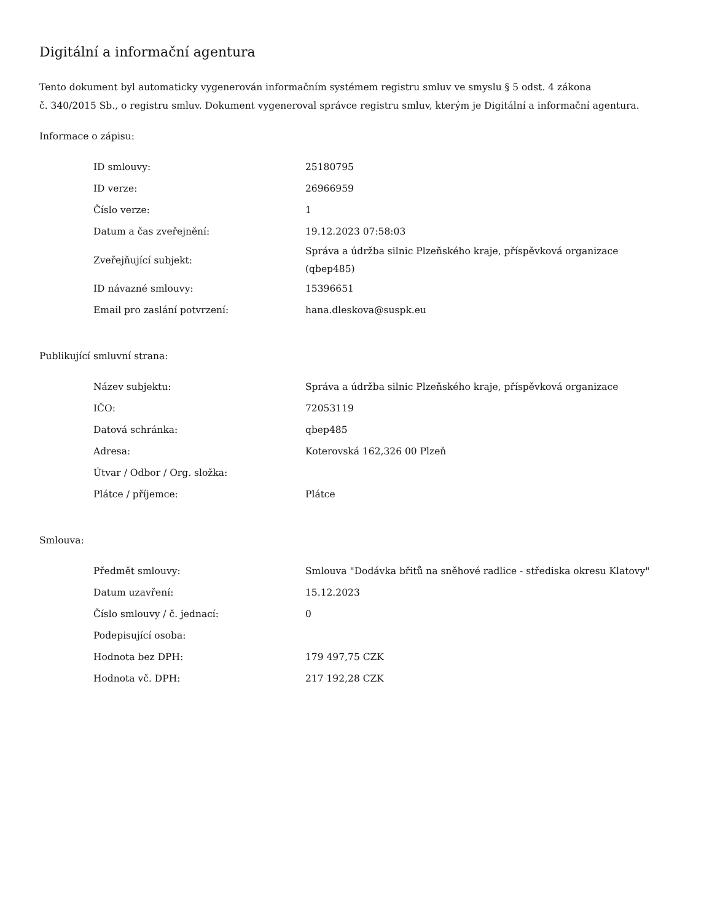Digitální a informační agentura
Tento dokument byl automaticky vygenerován informačním systémem registru smluv ve smyslu § 5 odst. 4 zákona
č. 340/2015 Sb., o registru smluv. Dokument vygeneroval správce registru smluv, kterým je Digitální a informační agentura.
Informace o zápisu:
| ID smlouvy: | 25180795 |
| ID verze: | 26966959 |
| Číslo verze: | 1 |
| Datum a čas zveřejnění: | 19.12.2023 07:58:03 |
| Zveřejňující subjekt: | Správa a údržba silnic Plzeňského kraje, příspěvková organizace (qbep485) |
| ID návazné smlouvy: | 15396651 |
| Email pro zaslání potvrzení: | hana.dleskova@suspk.eu |
Publikující smluvní strana:
| Název subjektu: | Správa a údržba silnic Plzeňského kraje, příspěvková organizace |
| IČO: | 72053119 |
| Datová schránka: | qbep485 |
| Adresa: | Koterovská 162,326 00 Plzeň |
| Útvar / Odbor / Org. složka: | |
| Plátce / příjemce: | Plátce |
Smlouva:
| Předmět smlouvy: | Smlouva "Dodávka břitů na sněhové radlice - střediska okresu Klatovy" |
| Datum uzavření: | 15.12.2023 |
| Číslo smlouvy / č. jednací: | 0 |
| Podepisující osoba: | |
| Hodnota bez DPH: | 179 497,75 CZK |
| Hodnota vč. DPH: | 217 192,28 CZK |